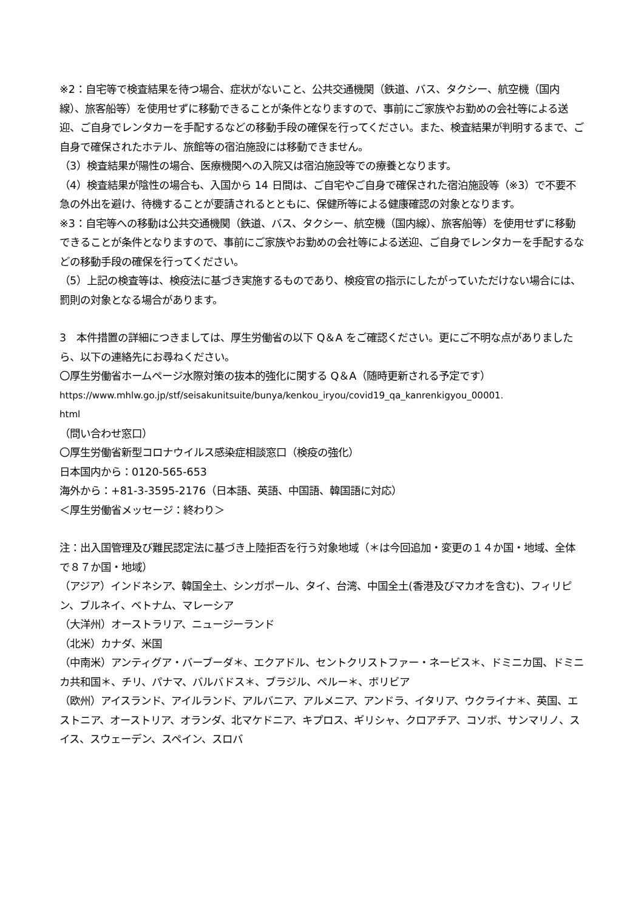※2：自宅等で検査結果を待つ場合、症状がないこと、公共交通機関（鉄道、バス、タクシー、航空機（国内線）、旅客船等）を使用せずに移動できることが条件となりますので、事前にご家族やお勤めの会社等による送迎、ご自身でレンタカーを手配するなどの移動手段の確保を行ってください。また、検査結果が判明するまで、ご自身で確保されたホテル、旅館等の宿泊施設には移動できません。
（3）検査結果が陽性の場合、医療機関への入院又は宿泊施設等での療養となります。
（4）検査結果が陰性の場合も、入国から 14 日間は、ご自宅やご自身で確保された宿泊施設等（※3）で不要不急の外出を避け、待機することが要請されるとともに、保健所等による健康確認の対象となります。
※3：自宅等への移動は公共交通機関（鉄道、バス、タクシー、航空機（国内線）、旅客船等）を使用せずに移動できることが条件となりますので、事前にご家族やお勤めの会社等による送迎、ご自身でレンタカーを手配するなどの移動手段の確保を行ってください。
（5）上記の検査等は、検疫法に基づき実施するものであり、検疫官の指示にしたがっていただけない場合には、罰則の対象となる場合があります。
3　本件措置の詳細につきましては、厚生労働省の以下 Q＆A をご確認ください。更にご不明な点がありましたら、以下の連絡先にお尋ねください。
〇厚生労働省ホームページ水際対策の抜本的強化に関する Q＆A（随時更新される予定です）
https://www.mhlw.go.jp/stf/seisakunitsuite/bunya/kenkou_iryou/covid19_qa_kanrenkigyou_00001.
html
（問い合わせ窓口）
〇厚生労働省新型コロナウイルス感染症相談窓口（検疫の強化）
日本国内から：0120-565-653
海外から：+81-3-3595-2176（日本語、英語、中国語、韓国語に対応）
＜厚生労働省メッセージ：終わり＞
注：出入国管理及び難民認定法に基づき上陸拒否を行う対象地域（＊は今回追加・変更の１４か国・地域、全体で８７か国・地域）
（アジア）インドネシア、韓国全土、シンガポール、タイ、台湾、中国全土(香港及びマカオを含む)、フィリピン、ブルネイ、ベトナム、マレーシア
（大洋州）オーストラリア、ニュージーランド
（北米）カナダ、米国
（中南米）アンティグア・バーブーダ＊、エクアドル、セントクリストファー・ネービス＊、ドミニカ国、ドミニカ共和国＊、チリ、パナマ、バルバドス＊、ブラジル、ペルー＊、ボリビア
（欧州）アイスランド、アイルランド、アルバニア、アルメニア、アンドラ、イタリア、ウクライナ＊、英国、エストニア、オーストリア、オランダ、北マケドニア、キプロス、ギリシャ、クロアチア、コソボ、サンマリノ、スイス、スウェーデン、スペイン、スロバ